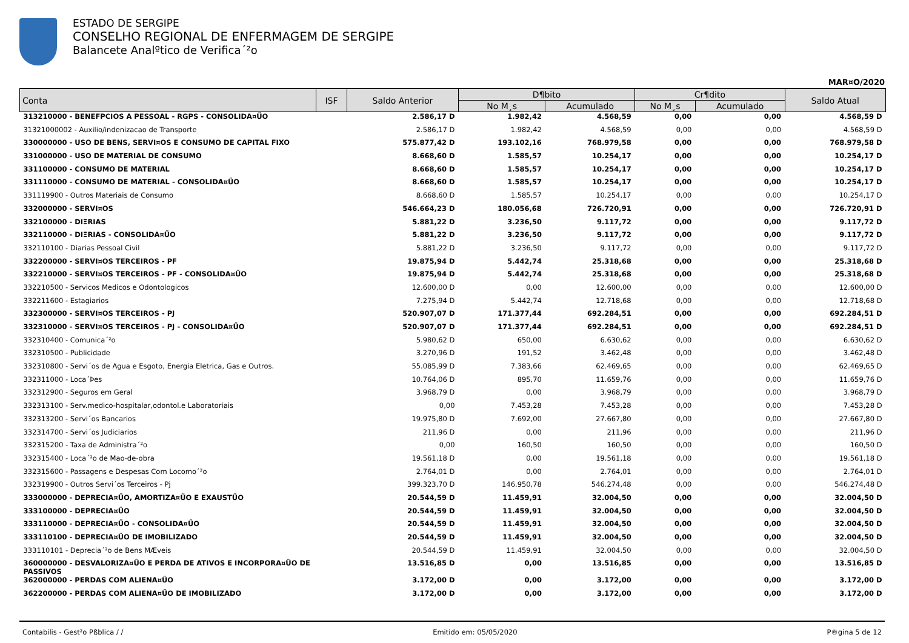ESTADO DE SERGIPE
CONSELHO REGIONAL DE ENFERMAGEM DE SERGIPE
Balancete Analºtico de Verifica´²o
MAR¤O/2020
| Conta | ISF | Saldo Anterior | D¶bito | | Cr¶dito | | Saldo Atual |
| --- | --- | --- | --- | --- | --- | --- | --- |
| | | | No M¸s | Acumulado | No M¸s | Acumulado | |
| 313210000 - BENEFPCIOS A PESSOAL - RGPS - CONSOLIDA¤ŰO | | 2.586,17 D | 1.982,42 | 4.568,59 | 0,00 | 0,00 | 4.568,59 D |
| 31321000002 - Auxilio/indenizacao de Transporte | | 2.586,17 D | 1.982,42 | 4.568,59 | 0,00 | 0,00 | 4.568,59 D |
| 330000000 - USO DE BENS, SERVI¤OS E CONSUMO DE CAPITAL FIXO | | 575.877,42 D | 193.102,16 | 768.979,58 | 0,00 | 0,00 | 768.979,58 D |
| 331000000 - USO DE MATERIAL DE CONSUMO | | 8.668,60 D | 1.585,57 | 10.254,17 | 0,00 | 0,00 | 10.254,17 D |
| 331100000 - CONSUMO DE MATERIAL | | 8.668,60 D | 1.585,57 | 10.254,17 | 0,00 | 0,00 | 10.254,17 D |
| 331110000 - CONSUMO DE MATERIAL - CONSOLIDA¤ŰO | | 8.668,60 D | 1.585,57 | 10.254,17 | 0,00 | 0,00 | 10.254,17 D |
| 331119900 - Outros Materiais de Consumo | | 8.668,60 D | 1.585,57 | 10.254,17 | 0,00 | 0,00 | 10.254,17 D |
| 332000000 - SERVI¤OS | | 546.664,23 D | 180.056,68 | 726.720,91 | 0,00 | 0,00 | 726.720,91 D |
| 332100000 - DIΞRIAS | | 5.881,22 D | 3.236,50 | 9.117,72 | 0,00 | 0,00 | 9.117,72 D |
| 332110000 - DIΞRIAS - CONSOLIDA¤ŰO | | 5.881,22 D | 3.236,50 | 9.117,72 | 0,00 | 0,00 | 9.117,72 D |
| 332110100 - Diarias Pessoal Civil | | 5.881,22 D | 3.236,50 | 9.117,72 | 0,00 | 0,00 | 9.117,72 D |
| 332200000 - SERVI¤OS TERCEIROS - PF | | 19.875,94 D | 5.442,74 | 25.318,68 | 0,00 | 0,00 | 25.318,68 D |
| 332210000 - SERVI¤OS TERCEIROS - PF - CONSOLIDA¤ŰO | | 19.875,94 D | 5.442,74 | 25.318,68 | 0,00 | 0,00 | 25.318,68 D |
| 332210500 - Servicos Medicos e Odontologicos | | 12.600,00 D | 0,00 | 12.600,00 | 0,00 | 0,00 | 12.600,00 D |
| 332211600 - Estagiarios | | 7.275,94 D | 5.442,74 | 12.718,68 | 0,00 | 0,00 | 12.718,68 D |
| 332300000 - SERVI¤OS TERCEIROS - PJ | | 520.907,07 D | 171.377,44 | 692.284,51 | 0,00 | 0,00 | 692.284,51 D |
| 332310000 - SERVI¤OS TERCEIROS - PJ - CONSOLIDA¤ŰO | | 520.907,07 D | 171.377,44 | 692.284,51 | 0,00 | 0,00 | 692.284,51 D |
| 332310400 - Comunica´²o | | 5.980,62 D | 650,00 | 6.630,62 | 0,00 | 0,00 | 6.630,62 D |
| 332310500 - Publicidade | | 3.270,96 D | 191,52 | 3.462,48 | 0,00 | 0,00 | 3.462,48 D |
| 332310800 - Servi´os de Agua e Esgoto, Energia Eletrica, Gas e Outros. | | 55.085,99 D | 7.383,66 | 62.469,65 | 0,00 | 0,00 | 62.469,65 D |
| 332311000 - Loca´Þes | | 10.764,06 D | 895,70 | 11.659,76 | 0,00 | 0,00 | 11.659,76 D |
| 332312900 - Seguros em Geral | | 3.968,79 D | 0,00 | 3.968,79 | 0,00 | 0,00 | 3.968,79 D |
| 332313100 - Serv.medico-hospitalar,odontol.e Laboratoriais | | 0,00 | 7.453,28 | 7.453,28 | 0,00 | 0,00 | 7.453,28 D |
| 332313200 - Servi´os Bancarios | | 19.975,80 D | 7.692,00 | 27.667,80 | 0,00 | 0,00 | 27.667,80 D |
| 332314700 - Servi´os Judiciarios | | 211,96 D | 0,00 | 211,96 | 0,00 | 0,00 | 211,96 D |
| 332315200 - Taxa de Administra´²o | | 0,00 | 160,50 | 160,50 | 0,00 | 0,00 | 160,50 D |
| 332315400 - Loca´²o de Mao-de-obra | | 19.561,18 D | 0,00 | 19.561,18 | 0,00 | 0,00 | 19.561,18 D |
| 332315600 - Passagens e Despesas Com Locomo´²o | | 2.764,01 D | 0,00 | 2.764,01 | 0,00 | 0,00 | 2.764,01 D |
| 332319900 - Outros Servi´os Terceiros - Pj | | 399.323,70 D | 146.950,78 | 546.274,48 | 0,00 | 0,00 | 546.274,48 D |
| 333000000 - DEPRECIA¤ŰO, AMORTIZA¤ŰO E EXAUSTŰO | | 20.544,59 D | 11.459,91 | 32.004,50 | 0,00 | 0,00 | 32.004,50 D |
| 333100000 - DEPRECIA¤ŰO | | 20.544,59 D | 11.459,91 | 32.004,50 | 0,00 | 0,00 | 32.004,50 D |
| 333110000 - DEPRECIA¤ŰO - CONSOLIDA¤ŰO | | 20.544,59 D | 11.459,91 | 32.004,50 | 0,00 | 0,00 | 32.004,50 D |
| 333110100 - DEPRECIA¤ŰO DE IMOBILIZADO | | 20.544,59 D | 11.459,91 | 32.004,50 | 0,00 | 0,00 | 32.004,50 D |
| 333110101 - Deprecia´²o de Bens MÆveis | | 20.544,59 D | 11.459,91 | 32.004,50 | 0,00 | 0,00 | 32.004,50 D |
| 360000000 - DESVALORIZA¤ŰO E PERDA DE ATIVOS E INCORPORA¤ŰO DE PASSIVOS | | 13.516,85 D | 0,00 | 13.516,85 | 0,00 | 0,00 | 13.516,85 D |
| 362000000 - PERDAS COM ALIENA¤ŰO | | 3.172,00 D | 0,00 | 3.172,00 | 0,00 | 0,00 | 3.172,00 D |
| 362200000 - PERDAS COM ALIENA¤ŰO DE IMOBILIZADO | | 3.172,00 D | 0,00 | 3.172,00 | 0,00 | 0,00 | 3.172,00 D |
Contabilis - Gest²o Pßblica / / Emitido em: 05/05/2020 P®gina 5 de 12